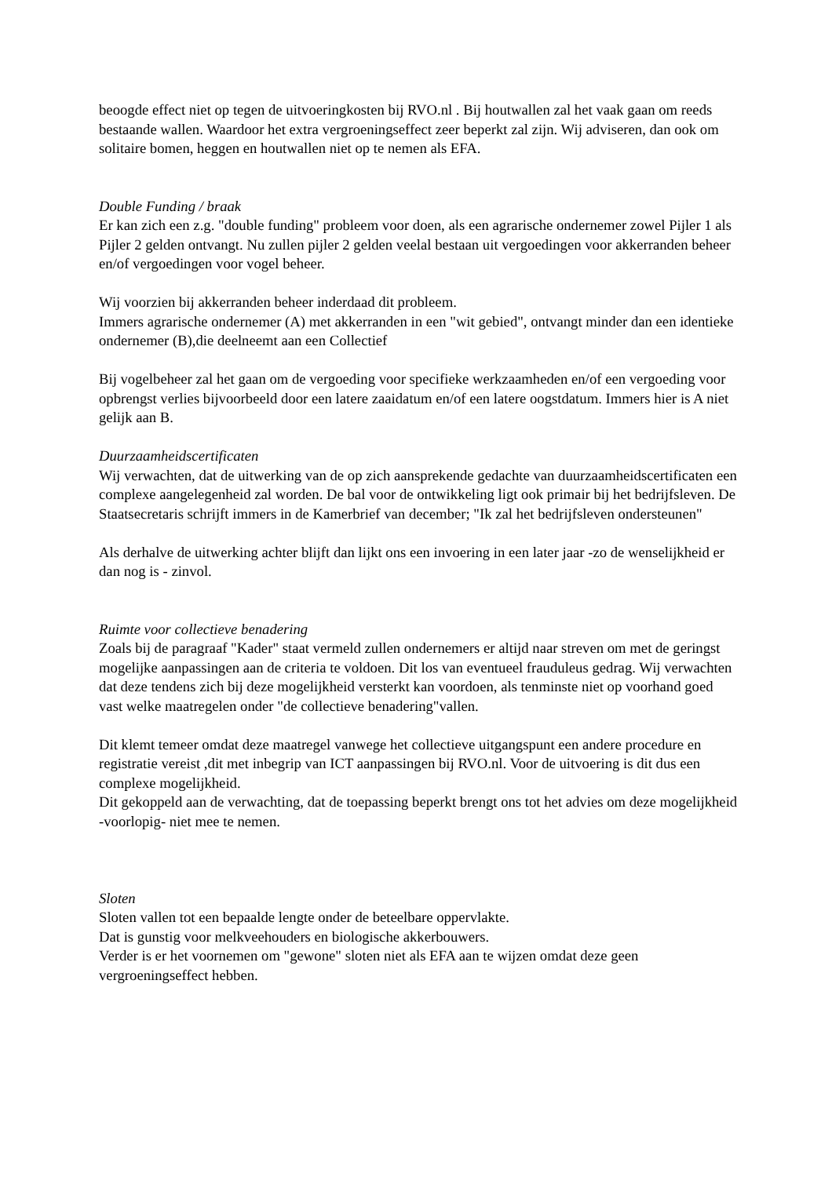beoogde effect niet op tegen de uitvoeringkosten bij RVO.nl . Bij houtwallen zal het vaak gaan om reeds bestaande wallen. Waardoor het extra vergroeningseffect zeer beperkt zal zijn. Wij adviseren, dan ook om solitaire bomen, heggen en houtwallen niet op te nemen als EFA.
Double Funding / braak
Er kan zich een z.g. "double funding" probleem voor doen, als een agrarische ondernemer zowel Pijler 1 als Pijler 2 gelden ontvangt. Nu zullen pijler 2 gelden veelal bestaan uit vergoedingen voor akkerranden beheer en/of vergoedingen voor vogel beheer.
Wij voorzien bij akkerranden beheer inderdaad dit probleem.
Immers agrarische ondernemer (A) met akkerranden in een "wit gebied", ontvangt minder dan een identieke ondernemer (B),die deelneemt aan een Collectief
Bij vogelbeheer zal het gaan om de vergoeding voor specifieke werkzaamheden en/of een vergoeding voor opbrengst verlies bijvoorbeeld door een latere zaaidatum en/of een latere oogstdatum. Immers hier is A niet gelijk aan B.
Duurzaamheidscertificaten
Wij verwachten, dat de uitwerking van de op zich aansprekende gedachte van duurzaamheidscertificaten een complexe aangelegenheid zal worden. De bal voor de ontwikkeling ligt ook primair bij het bedrijfsleven. De Staatsecretaris schrijft immers in de Kamerbrief van december; "Ik zal het bedrijfsleven ondersteunen"
Als derhalve de uitwerking achter blijft dan lijkt ons een invoering in een later jaar -zo de wenselijkheid er dan nog is - zinvol.
Ruimte voor collectieve benadering
Zoals bij de paragraaf "Kader" staat vermeld zullen ondernemers er altijd naar streven om met de geringst mogelijke aanpassingen aan de criteria te voldoen. Dit los van eventueel frauduleus gedrag. Wij verwachten dat deze tendens zich bij deze mogelijkheid versterkt kan voordoen, als tenminste niet op voorhand goed vast welke maatregelen onder "de collectieve benadering"vallen.
Dit klemt temeer omdat deze maatregel vanwege het collectieve uitgangspunt een andere procedure en registratie vereist ,dit met inbegrip van ICT aanpassingen bij RVO.nl. Voor de uitvoering is dit dus een complexe mogelijkheid.
Dit gekoppeld aan de verwachting, dat de toepassing beperkt brengt ons tot het advies om deze mogelijkheid -voorlopig- niet mee te nemen.
Sloten
Sloten vallen tot een bepaalde lengte onder de beteelbare oppervlakte.
Dat is gunstig voor melkveehouders en biologische akkerbouwers.
Verder is er het voornemen om "gewone" sloten niet als EFA aan te wijzen omdat deze geen vergroeningseffect hebben.